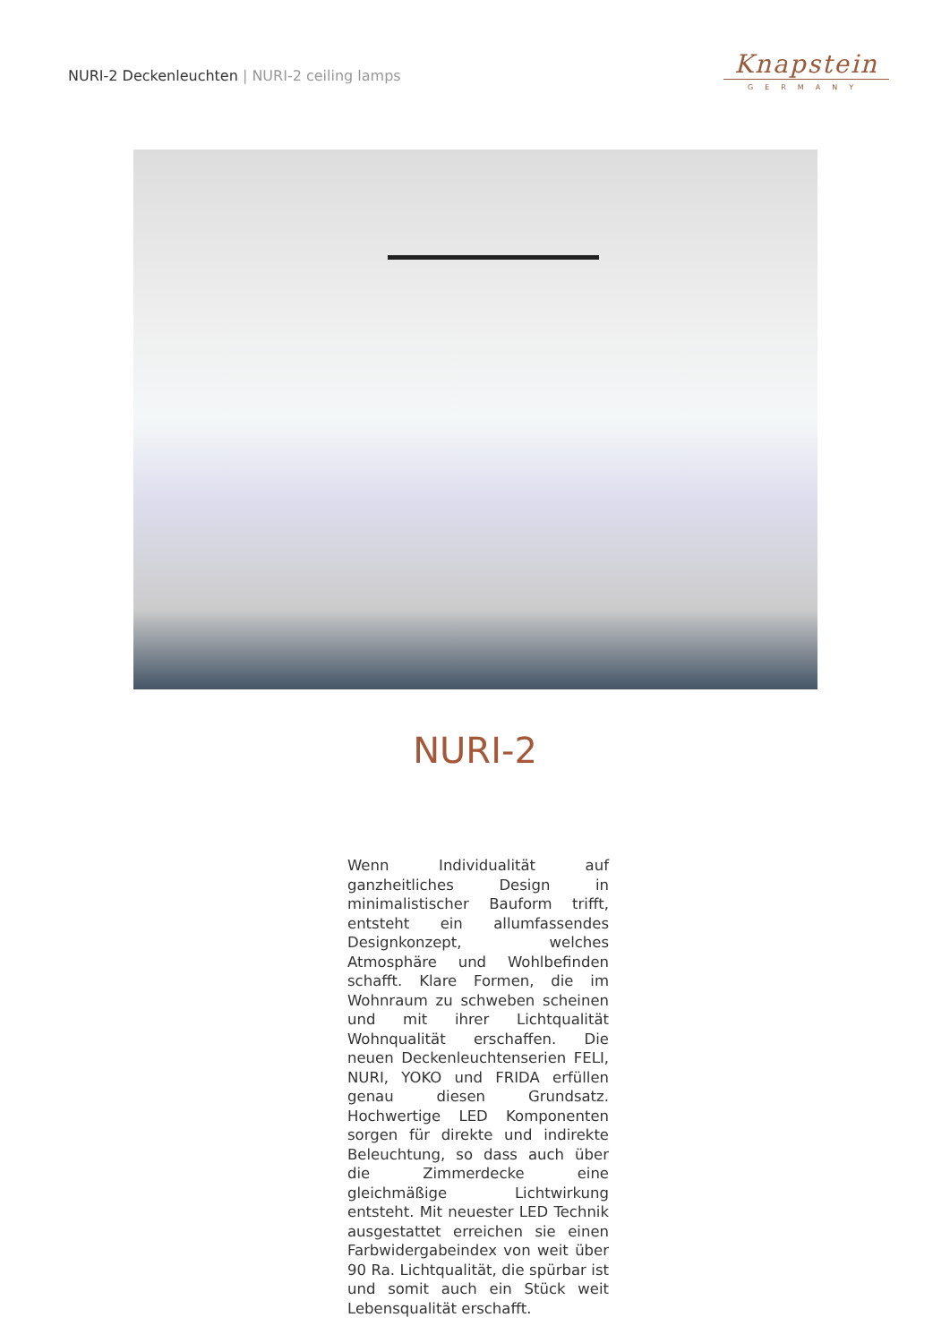NURI-2 Deckenleuchten | NURI-2 ceiling lamps
Knapstein
GERMANY
NURI-2
Wenn Individualität auf ganzheitliches Design in minimalistischer Bauform trifft, entsteht ein allumfassendes Designkonzept, welches Atmosphäre und Wohlbefinden schafft. Klare Formen, die im Wohnraum zu schweben scheinen und mit ihrer Lichtqualität Wohnqualität erschaffen. Die neuen Deckenleuchtenserien FELI, NURI, YOKO und FRIDA erfüllen genau diesen Grundsatz. Hochwertige LED Komponenten sorgen für direkte und indirekte Beleuchtung, so dass auch über die Zimmerdecke eine gleichmäßige Lichtwirkung entsteht. Mit neuester LED Technik ausgestattet erreichen sie einen Farbwidergabeindex von weit über 90 Ra. Lichtqualität, die spürbar ist und somit auch ein Stück weit Lebensqualität erschafft.